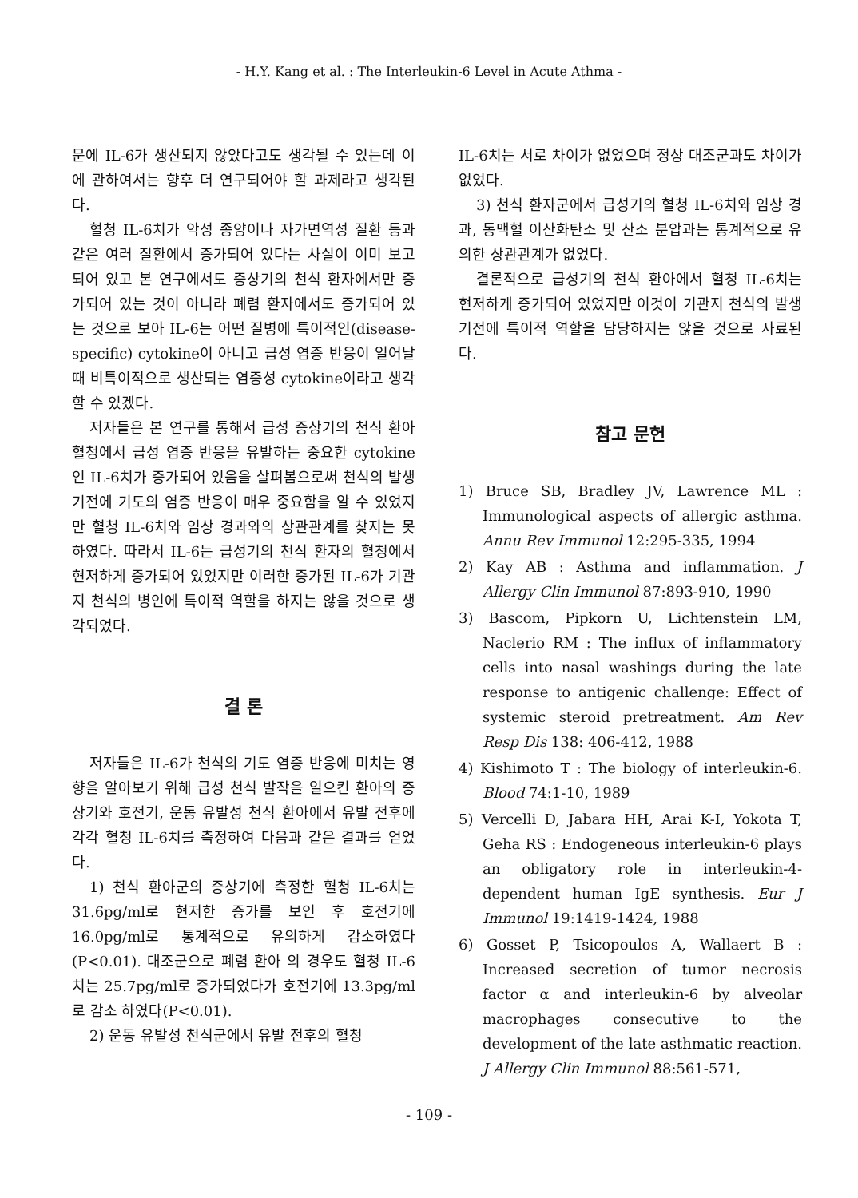- H.Y. Kang et al. : The Interleukin-6 Level in Acute Athma -
문에 IL-6가 생산되지 않았다고도 생각될 수 있는데 이에 관하여서는 향후 더 연구되어야 할 과제라고 생각된다.
혈청 IL-6치가 악성 종양이나 자가면역성 질환 등과 같은 여러 질환에서 증가되어 있다는 사실이 이미 보고되어 있고 본 연구에서도 증상기의 천식 환자에서만 증가되어 있는 것이 아니라 폐렴 환자에서도 증가되어 있는 것으로 보아 IL-6는 어떤 질병에 특이적인(disease-specific) cytokine이 아니고 급성 염증 반응이 일어날 때 비특이적으로 생산되는 염증성 cytokine이라고 생각 할 수 있겠다.
저자들은 본 연구를 통해서 급성 증상기의 천식 환아 혈청에서 급성 염증 반응을 유발하는 중요한 cytokine인 IL-6치가 증가되어 있음을 살펴봄으로써 천식의 발생 기전에 기도의 염증 반응이 매우 중요함을 알 수 있었지만 혈청 IL-6치와 임상 경과와의 상관관계를 찾지는 못하였다. 따라서 IL-6는 급성기의 천식 환자의 혈청에서 현저하게 증가되어 있었지만 이러한 증가된 IL-6가 기관지 천식의 병인에 특이적 역할을 하지는 않을 것으로 생각되었다.
결 론
저자들은 IL-6가 천식의 기도 염증 반응에 미치는 영향을 알아보기 위해 급성 천식 발작을 일으킨 환아의 증상기와 호전기, 운동 유발성 천식 환아에서 유발 전후에 각각 혈청 IL-6치를 측정하여 다음과 같은 결과를 얻었다.
1) 천식 환아군의 증상기에 측정한 혈청 IL-6치는 31.6pg/ml로 현저한 증가를 보인 후 호전기에 16.0pg/ml로 통계적으로 유의하게 감소하였다(P<0.01). 대조군으로 폐렴 환아 의 경우도 혈청 IL-6치는 25.7pg/ml로 증가되었다가 호전기에 13.3pg/ml로 감소 하였다(P<0.01).
2) 운동 유발성 천식군에서 유발 전후의 혈청
IL-6치는 서로 차이가 없었으며 정상 대조군과도 차이가 없었다.
3) 천식 환자군에서 급성기의 혈청 IL-6치와 임상 경과, 동맥혈 이산화탄소 및 산소 분압과는 통계적으로 유의한 상관관계가 없었다.
결론적으로 급성기의 천식 환아에서 혈청 IL-6치는 현저하게 증가되어 있었지만 이것이 기관지 천식의 발생 기전에 특이적 역할을 담당하지는 않을 것으로 사료된다.
참고 문헌
1) Bruce SB, Bradley JV, Lawrence ML : Immunological aspects of allergic asthma. Annu Rev Immunol 12:295-335, 1994
2) Kay AB : Asthma and inflammation. J Allergy Clin Immunol 87:893-910, 1990
3) Bascom, Pipkorn U, Lichtenstein LM, Naclerio RM : The influx of inflammatory cells into nasal washings during the late response to antigenic challenge: Effect of systemic steroid pretreatment. Am Rev Resp Dis 138: 406-412, 1988
4) Kishimoto T : The biology of interleukin-6. Blood 74:1-10, 1989
5) Vercelli D, Jabara HH, Arai K-I, Yokota T, Geha RS : Endogeneous interleukin-6 plays an obligatory role in interleukin-4-dependent human IgE synthesis. Eur J Immunol 19:1419-1424, 1988
6) Gosset P, Tsicopoulos A, Wallaert B : Increased secretion of tumor necrosis factor α and interleukin-6 by alveolar macrophages consecutive to the development of the late asthmatic reaction. J Allergy Clin Immunol 88:561-571,
- 109 -